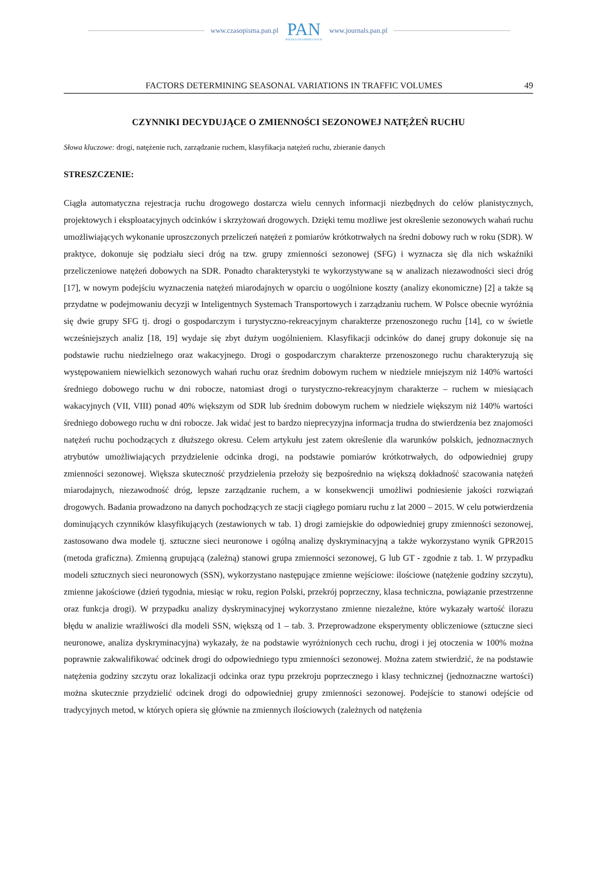www.czasopisma.pan.pl
PAN
POLSKA AKADEMIA NAUK
www.journals.pan.pl
FACTORS DETERMINING SEASONAL VARIATIONS IN TRAFFIC VOLUMES 49
CZYNNIKI DECYDUJĄCE O ZMIENNOŚCI SEZONOWEJ NATĘŻEŃ RUCHU
Słowa kluczowe: drogi, natężenie ruch, zarządzanie ruchem, klasyfikacja natężeń ruchu, zbieranie danych
STRESZCZENIE:
Ciągła automatyczna rejestracja ruchu drogowego dostarcza wielu cennych informacji niezbędnych do celów planistycznych, projektowych i eksploatacyjnych odcinków i skrzyżowań drogowych. Dzięki temu możliwe jest określenie sezonowych wahań ruchu umożliwiających wykonanie uproszczonych przeliczeń natężeń z pomiarów krótkotrwałych na średni dobowy ruch w roku (SDR). W praktyce, dokonuje się podziału sieci dróg na tzw. grupy zmienności sezonowej (SFG) i wyznacza się dla nich wskaźniki przeliczeniowe natężeń dobowych na SDR. Ponadto charakterystyki te wykorzystywane są w analizach niezawodności sieci dróg [17], w nowym podejściu wyznaczenia natężeń miarodajnych w oparciu o uogólnione koszty (analizy ekonomiczne) [2] a także są przydatne w podejmowaniu decyzji w Inteligentnych Systemach Transportowych i zarządzaniu ruchem. W Polsce obecnie wyróżnia się dwie grupy SFG tj. drogi o gospodarczym i turystyczno-rekreacyjnym charakterze przenoszonego ruchu [14], co w świetle wcześniejszych analiz [18, 19] wydaje się zbyt dużym uogólnieniem. Klasyfikacji odcinków do danej grupy dokonuje się na podstawie ruchu niedzielnego oraz wakacyjnego. Drogi o gospodarczym charakterze przenoszonego ruchu charakteryzują się występowaniem niewielkich sezonowych wahań ruchu oraz średnim dobowym ruchem w niedziele mniejszym niż 140% wartości średniego dobowego ruchu w dni robocze, natomiast drogi o turystyczno-rekreacyjnym charakterze – ruchem w miesiącach wakacyjnych (VII, VIII) ponad 40% większym od SDR lub średnim dobowym ruchem w niedziele większym niż 140% wartości średniego dobowego ruchu w dni robocze. Jak widać jest to bardzo nieprecyzyjna informacja trudna do stwierdzenia bez znajomości natężeń ruchu pochodzących z dłuższego okresu. Celem artykułu jest zatem określenie dla warunków polskich, jednoznacznych atrybutów umożliwiających przydzielenie odcinka drogi, na podstawie pomiarów krótkotrwałych, do odpowiedniej grupy zmienności sezonowej. Większa skuteczność przydzielenia przełoży się bezpośrednio na większą dokładność szacowania natężeń miarodajnych, niezawodność dróg, lepsze zarządzanie ruchem, a w konsekwencji umożliwi podniesienie jakości rozwiązań drogowych. Badania prowadzono na danych pochodzących ze stacji ciągłego pomiaru ruchu z lat 2000 – 2015. W celu potwierdzenia dominujących czynników klasyfikujących (zestawionych w tab. 1) drogi zamiejskie do odpowiedniej grupy zmienności sezonowej, zastosowano dwa modele tj. sztuczne sieci neuronowe i ogólną analizę dyskryminacyjną a także wykorzystano wynik GPR2015 (metoda graficzna). Zmienną grupującą (zależną) stanowi grupa zmienności sezonowej, G lub GT - zgodnie z tab. 1. W przypadku modeli sztucznych sieci neuronowych (SSN), wykorzystano następujące zmienne wejściowe: ilościowe (natężenie godziny szczytu), zmienne jakościowe (dzień tygodnia, miesiąc w roku, region Polski, przekrój poprzeczny, klasa techniczna, powiązanie przestrzenne oraz funkcja drogi). W przypadku analizy dyskryminacyjnej wykorzystano zmienne niezależne, które wykazały wartość ilorazu błędu w analizie wrażliwości dla modeli SSN, większą od 1 – tab. 3. Przeprowadzone eksperymenty obliczeniowe (sztuczne sieci neuronowe, analiza dyskryminacyjna) wykazały, że na podstawie wyróżnionych cech ruchu, drogi i jej otoczenia w 100% można poprawnie zakwalifikować odcinek drogi do odpowiedniego typu zmienności sezonowej. Można zatem stwierdzić, że na podstawie natężenia godziny szczytu oraz lokalizacji odcinka oraz typu przekroju poprzecznego i klasy technicznej (jednoznaczne wartości) można skutecznie przydzielić odcinek drogi do odpowiedniej grupy zmienności sezonowej. Podejście to stanowi odejście od tradycyjnych metod, w których opiera się głównie na zmiennych ilościowych (zależnych od natężenia